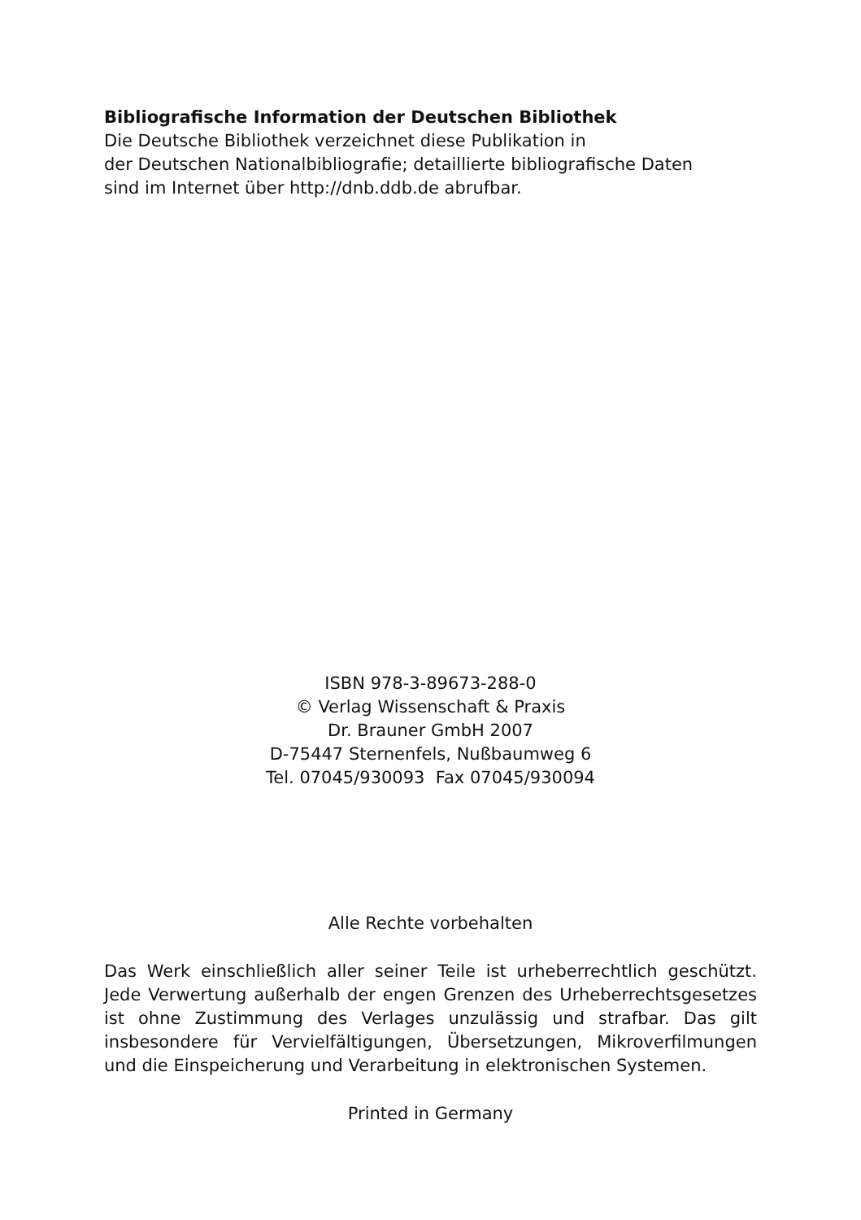Bibliografische Information der Deutschen Bibliothek
Die Deutsche Bibliothek verzeichnet diese Publikation in
der Deutschen Nationalbibliografie; detaillierte bibliografische Daten
sind im Internet über http://dnb.ddb.de abrufbar.
ISBN 978-3-89673-288-0
© Verlag Wissenschaft & Praxis
Dr. Brauner GmbH 2007
D-75447 Sternenfels, Nußbaumweg 6
Tel. 07045/930093 Fax 07045/930094
Alle Rechte vorbehalten
Das Werk einschließlich aller seiner Teile ist urheberrechtlich geschützt. Jede Verwertung außerhalb der engen Grenzen des Urheberrechtsgesetzes ist ohne Zustimmung des Verlages unzulässig und strafbar. Das gilt insbesondere für Vervielfältigungen, Übersetzungen, Mikroverfilmungen und die Einspeicherung und Verarbeitung in elektronischen Systemen.
Printed in Germany